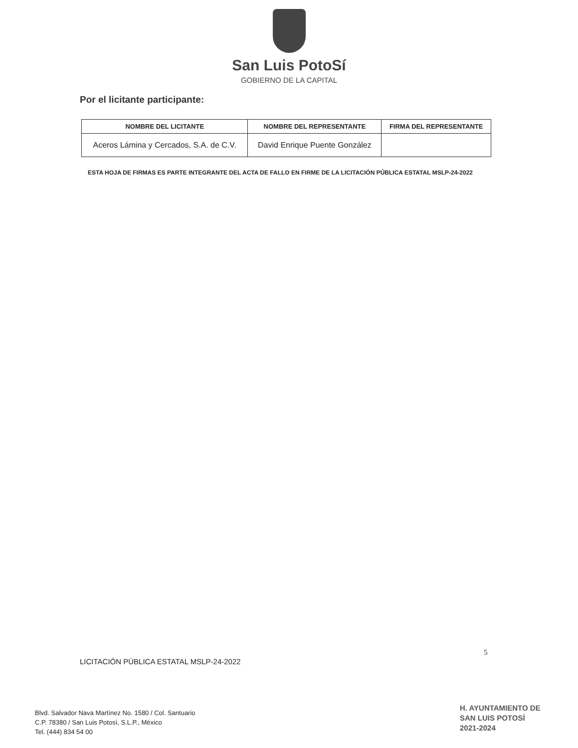San Luis PotoSí
GOBIERNO DE LA CAPITAL
Por el licitante participante:
| NOMBRE DEL LICITANTE | NOMBRE DEL REPRESENTANTE | FIRMA DEL REPRESENTANTE |
| --- | --- | --- |
| Aceros Lámina y Cercados, S.A. de C.V. | David Enrique Puente González | |
ESTA HOJA DE FIRMAS ES PARTE INTEGRANTE DEL ACTA DE FALLO EN FIRME DE LA LICITACIÓN PÚBLICA ESTATAL MSLP-24-2022
LICITACIÓN PÚBLICA ESTATAL MSLP-24-2022
5
Blvd. Salvador Nava Martínez No. 1580 / Col. Santuario
C.P. 78380 / San Luis Potosí, S.L.P., México
Tel. (444) 834 54 00
H. AYUNTAMIENTO DE
SAN LUIS POTOSÍ
2021-2024